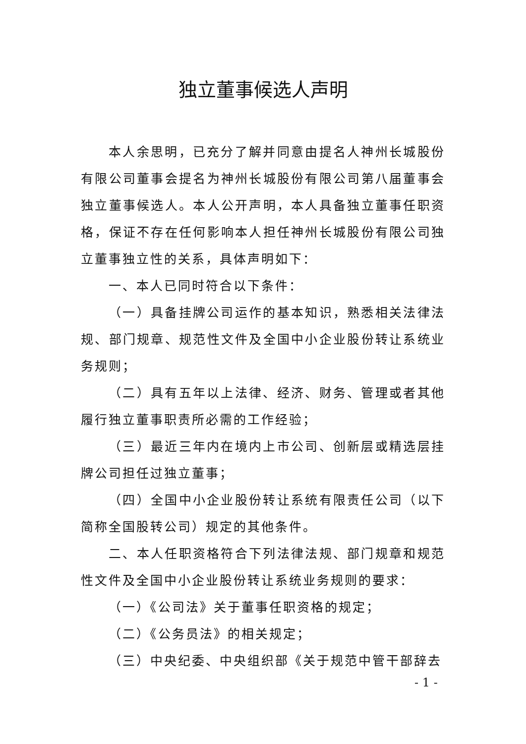独立董事候选人声明
本人余思明，已充分了解并同意由提名人神州长城股份有限公司董事会提名为神州长城股份有限公司第八届董事会独立董事候选人。本人公开声明，本人具备独立董事任职资格，保证不存在任何影响本人担任神州长城股份有限公司独立董事独立性的关系，具体声明如下：
一、本人已同时符合以下条件：
（一）具备挂牌公司运作的基本知识，熟悉相关法律法规、部门规章、规范性文件及全国中小企业股份转让系统业务规则；
（二）具有五年以上法律、经济、财务、管理或者其他履行独立董事职责所必需的工作经验；
（三）最近三年内在境内上市公司、创新层或精选层挂牌公司担任过独立董事；
（四）全国中小企业股份转让系统有限责任公司（以下简称全国股转公司）规定的其他条件。
二、本人任职资格符合下列法律法规、部门规章和规范性文件及全国中小企业股份转让系统业务规则的要求：
（一）《公司法》关于董事任职资格的规定；
（二）《公务员法》的相关规定；
（三）中央纪委、中央组织部《关于规范中管干部辞去
- 1 -